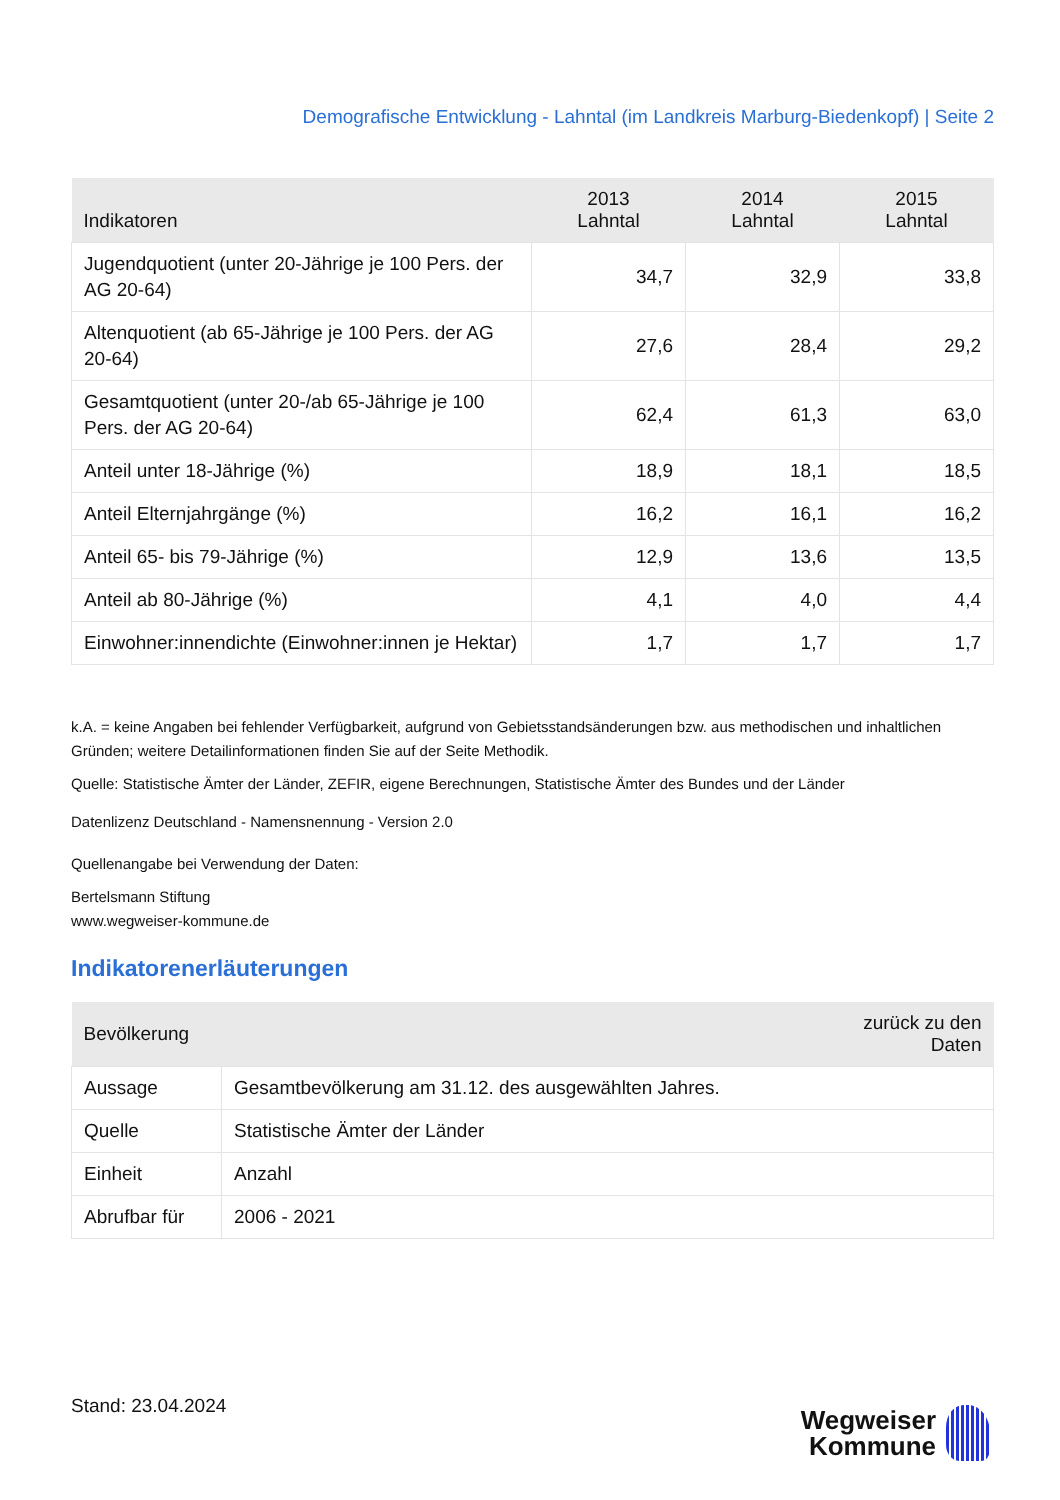Demografische Entwicklung - Lahntal (im Landkreis Marburg-Biedenkopf) | Seite 2
| Indikatoren | 2013 Lahntal | 2014 Lahntal | 2015 Lahntal |
| --- | --- | --- | --- |
| Jugendquotient (unter 20-Jährige je 100 Pers. der AG 20-64) | 34,7 | 32,9 | 33,8 |
| Altenquotient (ab 65-Jährige je 100 Pers. der AG 20-64) | 27,6 | 28,4 | 29,2 |
| Gesamtquotient (unter 20-/ab 65-Jährige je 100 Pers. der AG 20-64) | 62,4 | 61,3 | 63,0 |
| Anteil unter 18-Jährige (%) | 18,9 | 18,1 | 18,5 |
| Anteil Elternjahrgänge (%) | 16,2 | 16,1 | 16,2 |
| Anteil 65- bis 79-Jährige (%) | 12,9 | 13,6 | 13,5 |
| Anteil ab 80-Jährige (%) | 4,1 | 4,0 | 4,4 |
| Einwohner:innendichte (Einwohner:innen je Hektar) | 1,7 | 1,7 | 1,7 |
k.A. = keine Angaben bei fehlender Verfügbarkeit, aufgrund von Gebietsstandsänderungen bzw. aus methodischen und inhaltlichen Gründen; weitere Detailinformationen finden Sie auf der Seite Methodik.
Quelle: Statistische Ämter der Länder, ZEFIR, eigene Berechnungen, Statistische Ämter des Bundes und der Länder
Datenlizenz Deutschland - Namensnennung - Version 2.0
Quellenangabe bei Verwendung der Daten:
Bertelsmann Stiftung
www.wegweiser-kommune.de
Indikatorenerläuterungen
| Bevölkerung | | zurück zu den Daten |
| --- | --- | --- |
| Aussage | Gesamtbevölkerung am 31.12. des ausgewählten Jahres. | |
| Quelle | Statistische Ämter der Länder | |
| Einheit | Anzahl | |
| Abrufbar für | 2006 - 2021 | |
Stand: 23.04.2024
Wegweiser
Kommune